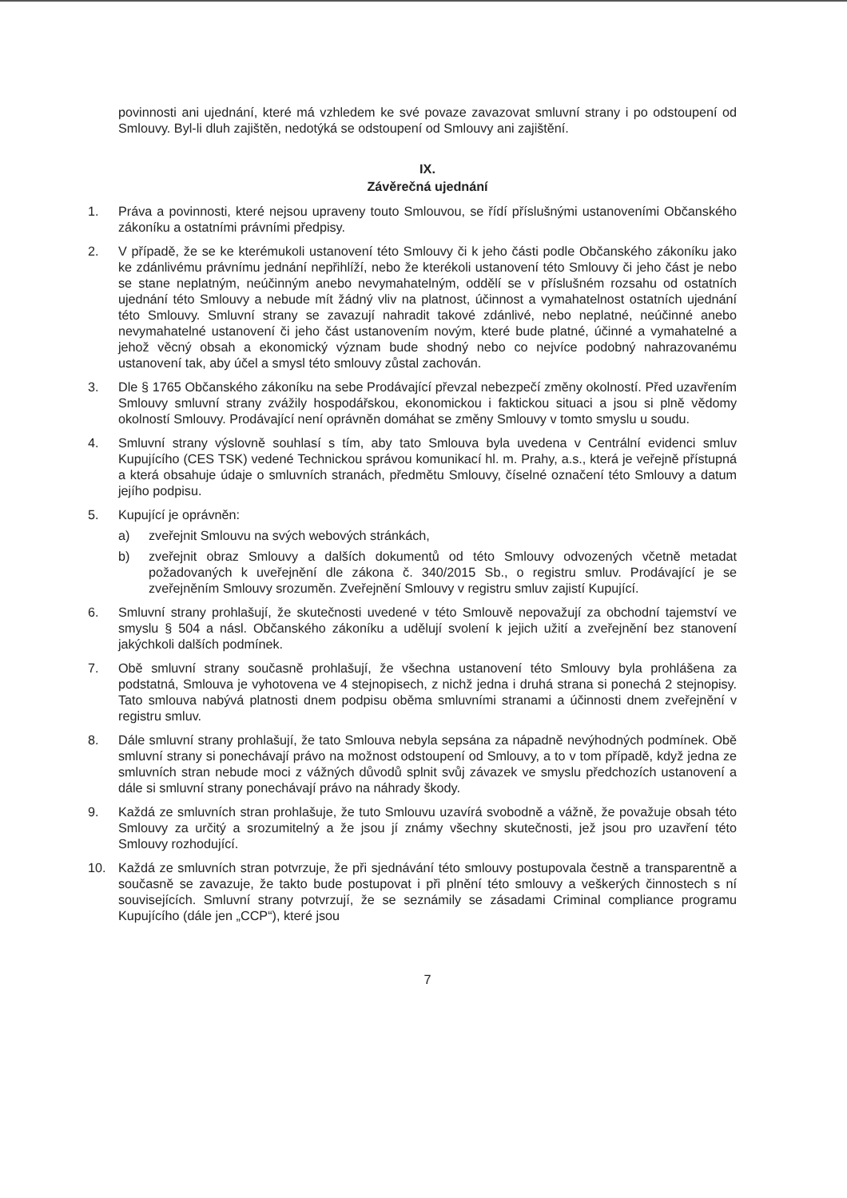povinnosti ani ujednání, které má vzhledem ke své povaze zavazovat smluvní strany i po odstoupení od Smlouvy. Byl-li dluh zajištěn, nedotýká se odstoupení od Smlouvy ani zajištění.
IX.
Závěrečná ujednání
1. Práva a povinnosti, které nejsou upraveny touto Smlouvou, se řídí příslušnými ustanoveními Občanského zákoníku a ostatními právními předpisy.
2. V případě, že se ke kterémukoli ustanovení této Smlouvy či k jeho části podle Občanského zákoníku jako ke zdánlivému právnímu jednání nepřihlíží, nebo že kterékoli ustanovení této Smlouvy či jeho část je nebo se stane neplatným, neúčinným anebo nevymahatelným, oddělí se v příslušném rozsahu od ostatních ujednání této Smlouvy a nebude mít žádný vliv na platnost, účinnost a vymahatelnost ostatních ujednání této Smlouvy. Smluvní strany se zavazují nahradit takové zdánlivé, nebo neplatné, neúčinné anebo nevymahatelné ustanovení či jeho část ustanovením novým, které bude platné, účinné a vymahatelné a jehož věcný obsah a ekonomický význam bude shodný nebo co nejvíce podobný nahrazovanému ustanovení tak, aby účel a smysl této smlouvy zůstal zachován.
3. Dle § 1765 Občanského zákoníku na sebe Prodávající převzal nebezpečí změny okolností. Před uzavřením Smlouvy smluvní strany zvážily hospodářskou, ekonomickou i faktickou situaci a jsou si plně vědomy okolností Smlouvy. Prodávající není oprávněn domáhat se změny Smlouvy v tomto smyslu u soudu.
4. Smluvní strany výslovně souhlasí s tím, aby tato Smlouva byla uvedena v Centrální evidenci smluv Kupujícího (CES TSK) vedené Technickou správou komunikací hl. m. Prahy, a.s., která je veřejně přístupná a která obsahuje údaje o smluvních stranách, předmětu Smlouvy, číselné označení této Smlouvy a datum jejího podpisu.
5. Kupující je oprávněn:
a) zveřejnit Smlouvu na svých webových stránkách,
b) zveřejnit obraz Smlouvy a dalších dokumentů od této Smlouvy odvozených včetně metadat požadovaných k uveřejnění dle zákona č. 340/2015 Sb., o registru smluv. Prodávající je se zveřejněním Smlouvy srozuměn. Zveřejnění Smlouvy v registru smluv zajistí Kupující.
6. Smluvní strany prohlašují, že skutečnosti uvedené v této Smlouvě nepovažují za obchodní tajemství ve smyslu § 504 a násl. Občanského zákoníku a udělují svolení k jejich užití a zveřejnění bez stanovení jakýchkoli dalších podmínek.
7. Obě smluvní strany současně prohlašují, že všechna ustanovení této Smlouvy byla prohlášena za podstatná, Smlouva je vyhotovena ve 4 stejnopisech, z nichž jedna i druhá strana si ponechá 2 stejnopisy. Tato smlouva nabývá platnosti dnem podpisu oběma smluvními stranami a účinnosti dnem zveřejnění v registru smluv.
8. Dále smluvní strany prohlašují, že tato Smlouva nebyla sepsána za nápadně nevýhodných podmínek. Obě smluvní strany si ponechávají právo na možnost odstoupení od Smlouvy, a to v tom případě, když jedna ze smluvních stran nebude moci z vážných důvodů splnit svůj závazek ve smyslu předchozích ustanovení a dále si smluvní strany ponechávají právo na náhrady škody.
9. Každá ze smluvních stran prohlašuje, že tuto Smlouvu uzavírá svobodně a vážně, že považuje obsah této Smlouvy za určitý a srozumitelný a že jsou jí známy všechny skutečnosti, jež jsou pro uzavření této Smlouvy rozhodující.
10. Každá ze smluvních stran potvrzuje, že při sjednávání této smlouvy postupovala čestně a transparentně a současně se zavazuje, že takto bude postupovat i při plnění této smlouvy a veškerých činnostech s ní souvisejících. Smluvní strany potvrzují, že se seznámily se zásadami Criminal compliance programu Kupujícího (dále jen „CCP“), které jsou
7